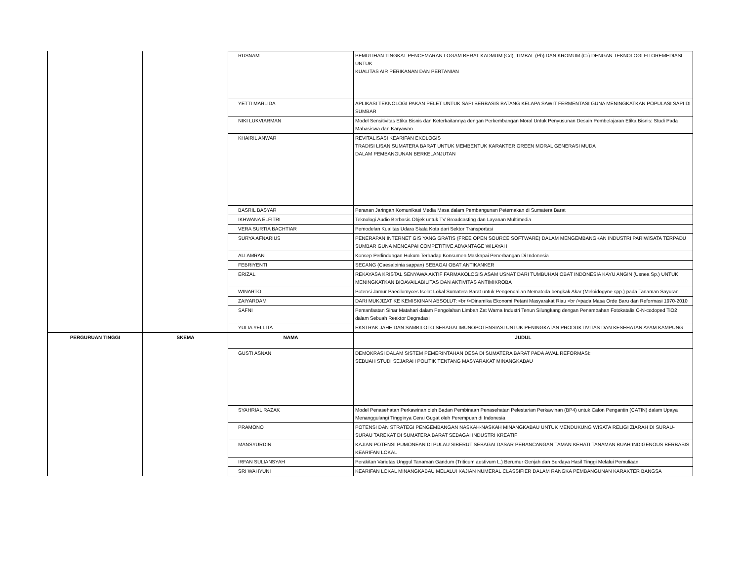| | | RUSNAM | PEMULIHAN TINGKAT PENCEMARAN LOGAM BERAT KADMUM (Cd), TIMBAL (Pb) DAN KROMUM (Cr) DENGAN TEKNOLOGI FITOREMEDIASI UNTUK KUALITAS AIR PERIKANAN DAN PERTANIAN |
| | | YETTI MARLIDA | APLIKASI TEKNOLOGI PAKAN PELET UNTUK SAPI BERBASIS BATANG KELAPA SAWIT FERMENTASI GUNA MENINGKATKAN POPULASI SAPI DI SUMBAR |
| | | NIKI LUKVIARMAN | Model Sensitivitas Etika Bisnis dan Keterkaitannya dengan Perkembangan Moral Untuk Penyusunan Desain Pembelajaran Etika Bisnis: Studi Pada Mahasiswa dan Karyawan |
| | | KHAIRIL ANWAR | REVITALISASI KEARIFAN EKOLOGIS TRADISI LISAN SUMATERA BARAT UNTUK MEMBENTUK KARAKTER GREEN MORAL GENERASI MUDA DALAM PEMBANGUNAN BERKELANJUTAN |
| | | BASRIL BASYAR | Peranan Jaringan Komunikasi Media Masa dalam Pembangunan Peternakan di Sumatera Barat |
| | | IKHWANA ELFITRI | Teknologi Audio Berbasis Objek untuk TV Broadcasting dan Layanan Multimedia |
| | | VERA SURTIA BACHTIAR | Pemodelan Kualitas Udara Skala Kota dari Sektor Transportasi |
| | | SURYA AFNARIUS | PENERAPAN INTERNET GIS YANG GRATIS (FREE OPEN SOURCE SOFTWARE) DALAM MENGEMBANGKAN INDUSTRI PARIWISATA TERPADU SUMBAR GUNA MENCAPAI COMPETITIVE ADVANTAGE WILAYAH |
| | | ALI AMRAN | Konsep Perlindungan Hukum Terhadap Konsumen Maskapai Penerbangan Di Indonesia |
| | | FEBRIYENTI | SECANG (Caesalpinia sappan) SEBAGAI OBAT ANTIKANKER |
| | | ERIZAL | REKAYASA KRISTAL SENYAWA AKTIF FARMAKOLOGIS ASAM USNAT DARI TUMBUHAN OBAT INDONESIA KAYU ANGIN (Usnea Sp.) UNTUK MENINGKATKAN BIOAVAILABILITAS DAN AKTIVITAS ANTIMIKROBA |
| | | WINARTO | Potensi Jamur Paecilomyces Isolat Lokal Sumatera Barat untuk Pengendalian Nematoda bengkak Akar (Meloidogyne spp.) pada Tanaman Sayuran |
| | | ZAIYARDAM | DARI MUKJIZAT KE KEMISKINAN ABSOLUT: <br />Dinamika Ekonomi Petani Masyarakat Riau <br />pada Masa Orde Baru dan Reformasi 1970-2010 |
| | | SAFNI | Pemanfaatan Sinar Matahari dalam Pengolahan Limbah Zat Warna Industri Tenun Silungkang dengan Penambahan Fotokatalis C-N-codoped TiO2 dalam Sebuah Reaktor Degradasi |
| | | YULIA YELLITA | EKSTRAK JAHE DAN SAMBILOTO SEBAGAI IMUNOPOTENSIASI UNTUK PENINGKATAN PRODUKTIVITAS DAN KESEHATAN AYAM KAMPUNG |
| PERGURUAN TINGGI | SKEMA | NAMA | JUDUL |
| | | GUSTI ASNAN | DEMOKRASI DALAM SISTEM PEMERINTAHAN DESA DI SUMATERA BARAT PADA AWAL REFORMASI: SEBUAH STUDI SEJARAH POLITIK TENTANG MASYARAKAT MINANGKABAU |
| | | SYAHRIAL RAZAK | Model Penasehatan Perkawinan oleh Badan Pembinaan Penasehatan Pelestarian Perkawinan (BP4) untuk Calon Pengantin (CATIN) dalam Upaya Menanggulangi Tingginya Cerai Gugat oleh Perempuan di Indonesia |
| | | PRAMONO | POTENSI DAN STRATEGI PENGEMBANGAN NASKAH-NASKAH MINANGKABAU UNTUK MENDUKUNG WISATA RELIGI ZIARAH DI SURAU-SURAU TAREKAT DI SUMATERA BARAT SEBAGAI INDUSTRI KREATIF |
| | | MANSYURDIN | KAJIAN POTENSI PUMONEAN DI PULAU SIBERUT SEBAGAI DASAR PERANCANGAN TAMAN KEHATI TANAMAN BUAH INDIGENOUS BERBASIS KEARIFAN LOKAL |
| | | IRFAN SULIANSYAH | Perakitan Varietas Unggul Tanaman Gandum (Triticum aestivum L.) Berumur Genjah dan Berdaya Hasil Tinggi Melalui Pemuliaan |
| | | SRI WAHYUNI | KEARIFAN LOKAL MINANGKABAU MELALUI KAJIAN NUMERAL CLASSIFIER DALAM RANGKA PEMBANGUNAN KARAKTER BANGSA |